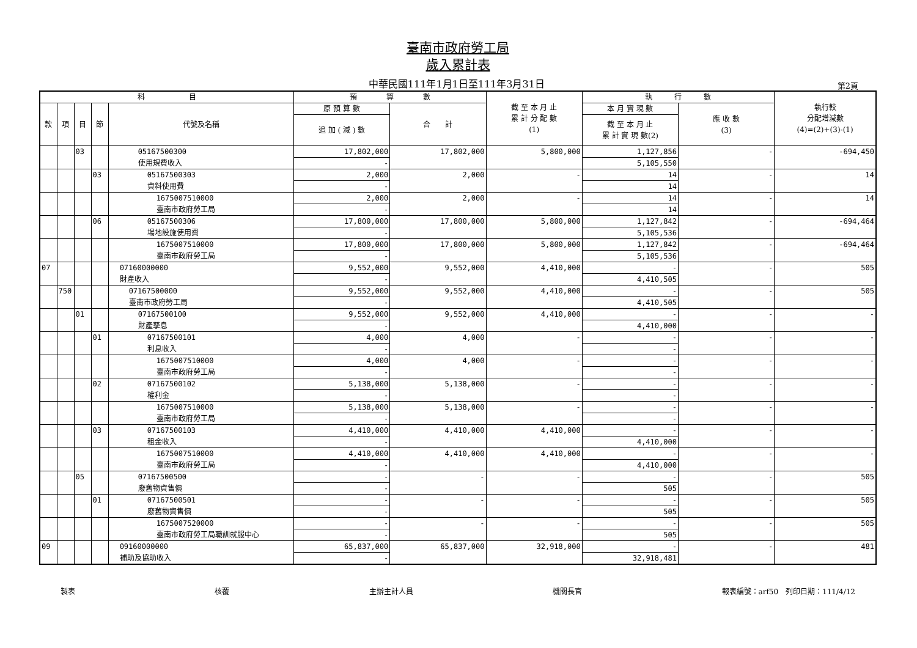臺南市政府勞工局
歲入累計表
中華民國111年1月1日至111年3月31日 第2頁
| 科 目 | | | | | 預 算 數 | | 截 至 本 月 止 累 計 分 配 數 (1) | 執 行 數 | | 執行較 分配增減數 (4)=(2)+(3)-(1) |
| --- | --- | --- | --- | --- | --- | --- | --- | --- | --- | --- |
| 款 | 項 | 目 | 節 | 代號及名稱 | 原 預 算 數 | 合 計 | | 本 月 實 現 數 | 應 收 數 (3) | |
| | | | | | 追 加 ( 減 ) 數 | | | 截 至 本 月 止 累 計 實 現 數(2) | | |
| | | 03 | | 05167500300 | 17,802,000 | 17,802,000 | 5,800,000 | 1,127,856 | - | -694,450 |
| | | | | 使用規費收入 | - | | | 5,105,550 | | |
| | | | 03 | 05167500303 | 2,000 | 2,000 | - | 14 | - | 14 |
| | | | | 資料使用費 | - | | | 14 | | |
| | | | | 1675007510000 | 2,000 | 2,000 | - | 14 | - | 14 |
| | | | | 臺南市政府勞工局 | - | | | 14 | | |
| | | | 06 | 05167500306 | 17,800,000 | 17,800,000 | 5,800,000 | 1,127,842 | - | -694,464 |
| | | | | 場地設施使用費 | - | | | 5,105,536 | | |
| | | | | 1675007510000 | 17,800,000 | 17,800,000 | 5,800,000 | 1,127,842 | - | -694,464 |
| | | | | 臺南市政府勞工局 | - | | | 5,105,536 | | |
| 07 | | | | 07160000000 | 9,552,000 | 9,552,000 | 4,410,000 | - | - | 505 |
| | | | | 財產收入 | - | | | 4,410,505 | | |
| | 750 | | | 07167500000 | 9,552,000 | 9,552,000 | 4,410,000 | - | - | 505 |
| | | | | 臺南市政府勞工局 | - | | | 4,410,505 | | |
| | | 01 | | 07167500100 | 9,552,000 | 9,552,000 | 4,410,000 | - | - | - |
| | | | | 財產孳息 | - | | | 4,410,000 | | |
| | | | 01 | 07167500101 | 4,000 | 4,000 | - | - | - | - |
| | | | | 利息收入 | - | | | - | | |
| | | | | 1675007510000 | 4,000 | 4,000 | - | - | - | - |
| | | | | 臺南市政府勞工局 | - | | | - | | |
| | | | 02 | 07167500102 | 5,138,000 | 5,138,000 | - | - | - | - |
| | | | | 權利金 | - | | | - | | |
| | | | | 1675007510000 | 5,138,000 | 5,138,000 | - | - | - | - |
| | | | | 臺南市政府勞工局 | - | | | - | | |
| | | | 03 | 07167500103 | 4,410,000 | 4,410,000 | 4,410,000 | - | - | - |
| | | | | 租金收入 | - | | | 4,410,000 | | |
| | | | | 1675007510000 | 4,410,000 | 4,410,000 | 4,410,000 | - | - | - |
| | | | | 臺南市政府勞工局 | - | | | 4,410,000 | | |
| | | 05 | | 07167500500 | - | - | - | - | - | 505 |
| | | | | 廢舊物資售價 | - | | | 505 | | |
| | | | 01 | 07167500501 | - | - | - | - | - | 505 |
| | | | | 廢舊物資售價 | - | | | 505 | | |
| | | | | 1675007520000 | - | - | - | - | - | 505 |
| | | | | 臺南市政府勞工局職訓就服中心 | - | | | 505 | | |
| 09 | | | | 09160000000 | 65,837,000 | 65,837,000 | 32,918,000 | - | - | 481 |
| | | | | 補助及協助收入 | - | | | 32,918,481 | | |
製表 核覆 主辦主計人員 機關長官 報表編號：arf50　列印日期：111/4/12